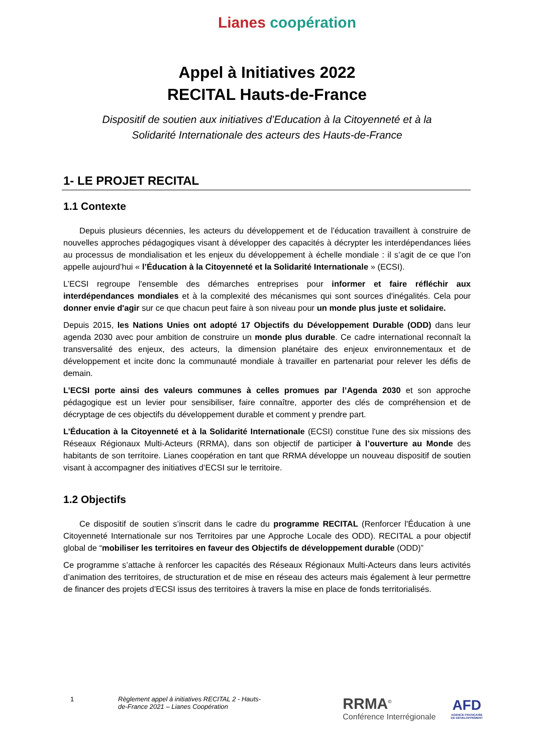Lianes coopération
Appel à Initiatives 2022
RECITAL Hauts-de-France
Dispositif de soutien aux initiatives d’Education à la Citoyenneté et à la
Solidarité Internationale des acteurs des Hauts-de-France
1- LE PROJET RECITAL
1.1 Contexte
Depuis plusieurs décennies, les acteurs du développement et de l’éducation travaillent à construire de nouvelles approches pédagogiques visant à développer des capacités à décrypter les interdépendances liées au processus de mondialisation et les enjeux du développement à échelle mondiale : il s’agit de ce que l’on appelle aujourd’hui « l’Éducation à la Citoyenneté et la Solidarité Internationale » (ECSI).
L’ECSI regroupe l'ensemble des démarches entreprises pour informer et faire réfléchir aux interdépendances mondiales et à la complexité des mécanismes qui sont sources d'inégalités. Cela pour donner envie d'agir sur ce que chacun peut faire à son niveau pour un monde plus juste et solidaire.
Depuis 2015, les Nations Unies ont adopté 17 Objectifs du Développement Durable (ODD) dans leur agenda 2030 avec pour ambition de construire un monde plus durable. Ce cadre international reconnaît la transversalité des enjeux, des acteurs, la dimension planétaire des enjeux environnementaux et de développement et incite donc la communauté mondiale à travailler en partenariat pour relever les défis de demain.
L’ECSI porte ainsi des valeurs communes à celles promues par l’Agenda 2030 et son approche pédagogique est un levier pour sensibiliser, faire connaître, apporter des clés de compréhension et de décryptage de ces objectifs du développement durable et comment y prendre part.
L’Éducation à la Citoyenneté et à la Solidarité Internationale (ECSI) constitue l'une des six missions des Réseaux Régionaux Multi-Acteurs (RRMA), dans son objectif de participer à l’ouverture au Monde des habitants de son territoire. Lianes coopération en tant que RRMA développe un nouveau dispositif de soutien visant à accompagner des initiatives d’ECSI sur le territoire.
1.2 Objectifs
Ce dispositif de soutien s’inscrit dans le cadre du programme RECITAL (Renforcer l'Éducation à une Citoyenneté Internationale sur nos Territoires par une Approche Locale des ODD). RECITAL a pour objectif global de “mobiliser les territoires en faveur des Objectifs de développement durable (ODD)”
Ce programme s’attache à renforcer les capacités des Réseaux Régionaux Multi-Acteurs dans leurs activités d’animation des territoires, de structuration et de mise en réseau des acteurs mais également à leur permettre de financer des projets d’ECSI issus des territoires à travers la mise en place de fonds territorialisés.
1 Règlement appel à initiatives RECITAL 2 - Hauts-de-France 2021 – Lianes Coopération
RRMA<sup>©</sup>
Conférence Interrégionale
AFD
AGENCE FRANÇAISE
DE DÉVELOPPEMENT